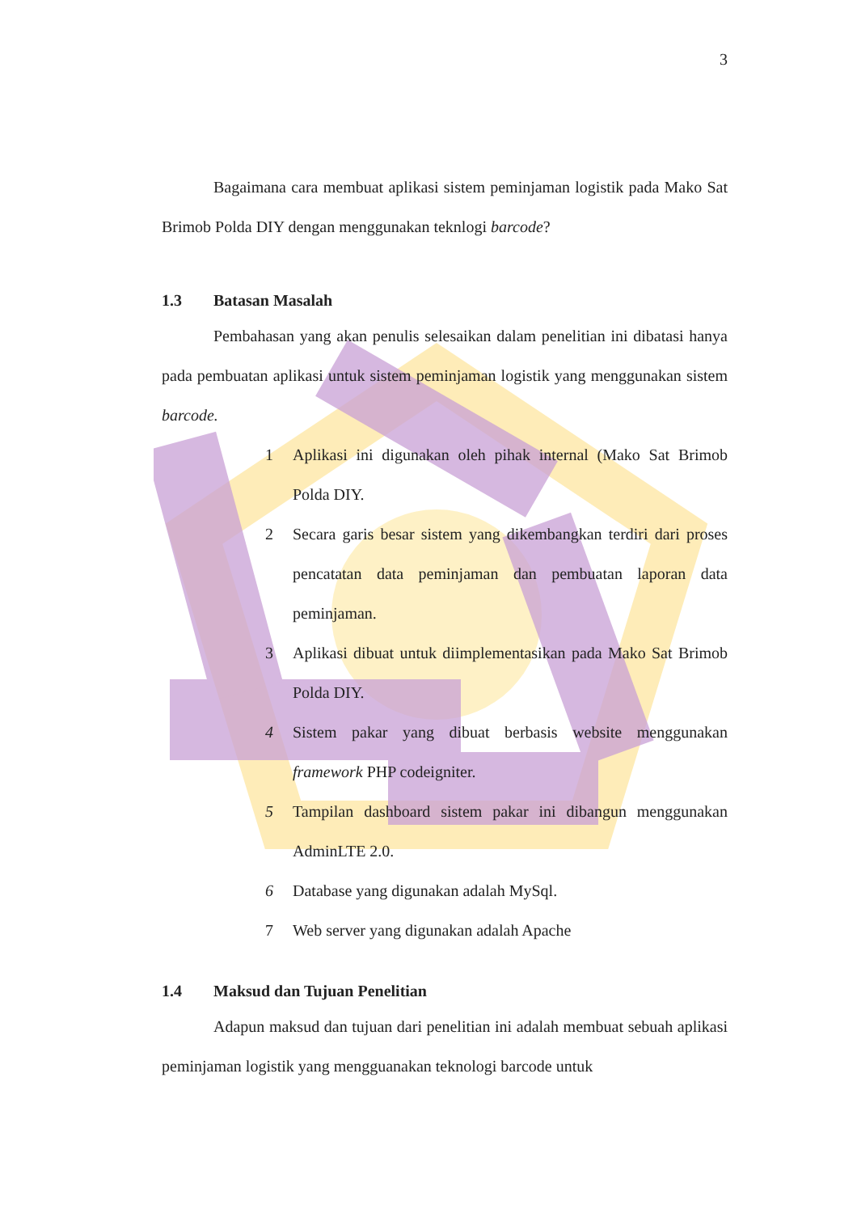3
Bagaimana cara membuat aplikasi sistem peminjaman logistik pada Mako Sat Brimob Polda DIY dengan menggunakan teknlogi barcode?
1.3 Batasan Masalah
Pembahasan yang akan penulis selesaikan dalam penelitian ini dibatasi hanya pada pembuatan aplikasi untuk sistem peminjaman logistik yang menggunakan sistem barcode.
1 Aplikasi ini digunakan oleh pihak internal (Mako Sat Brimob Polda DIY.
2 Secara garis besar sistem yang dikembangkan terdiri dari proses pencatatan data peminjaman dan pembuatan laporan data peminjaman.
3 Aplikasi dibuat untuk diimplementasikan pada Mako Sat Brimob Polda DIY.
4 Sistem pakar yang dibuat berbasis website menggunakan framework PHP codeigniter.
5 Tampilan dashboard sistem pakar ini dibangun menggunakan AdminLTE 2.0.
6 Database yang digunakan adalah MySql.
7 Web server yang digunakan adalah Apache
1.4 Maksud dan Tujuan Penelitian
Adapun maksud dan tujuan dari penelitian ini adalah membuat sebuah aplikasi peminjaman logistik yang mengguanakan teknologi barcode untuk